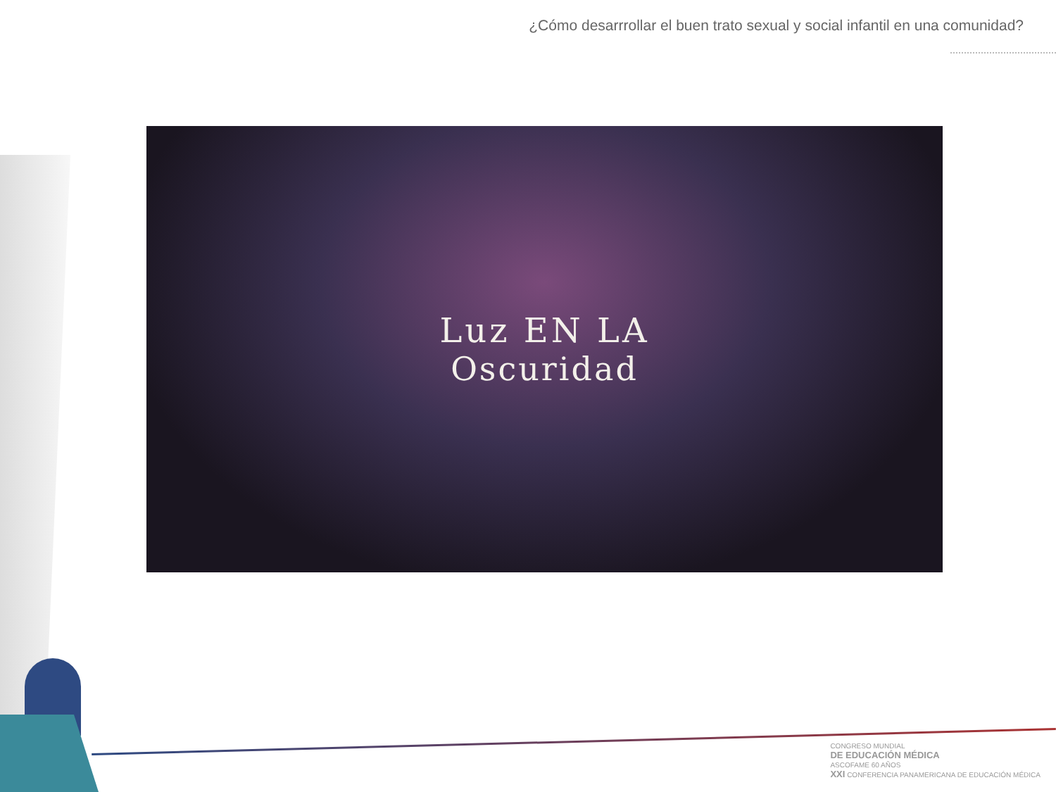¿Cómo desarrrollar el buen trato sexual y social infantil en una comunidad?
Luz EN LA
Oscuridad
CONGRESO MUNDIAL
DE EDUCACIÓN MÉDICA
ASCOFAME 60 AÑOS
XXI CONFERENCIA PANAMERICANA DE EDUCACIÓN MÉDICA